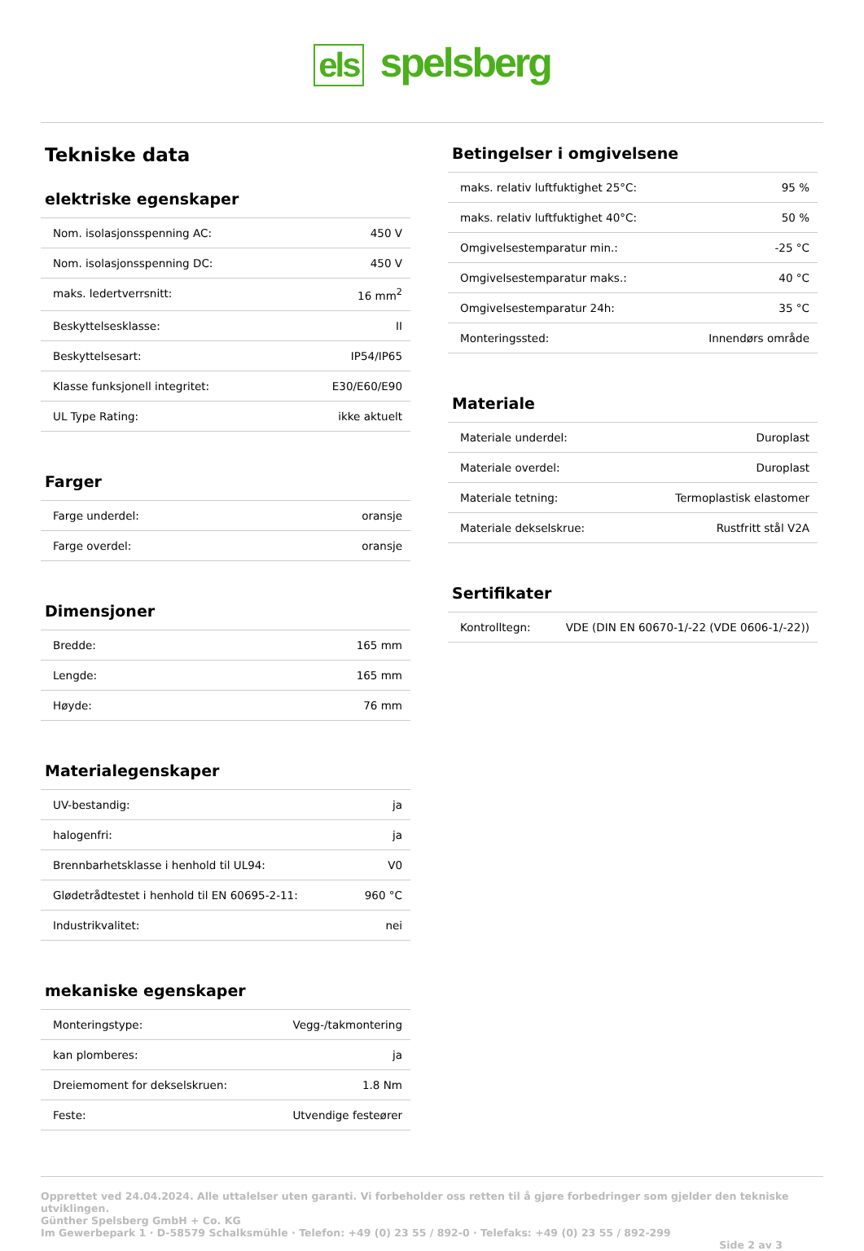els spelsberg
Tekniske data
elektriske egenskaper
| Nom. isolasjonsspenning AC: | 450 V |
| Nom. isolasjonsspenning DC: | 450 V |
| maks. ledertverrsnitt: | 16 mm<sup>2</sup> |
| Beskyttelsesklasse: | II |
| Beskyttelsesart: | IP54/IP65 |
| Klasse funksjonell integritet: | E30/E60/E90 |
| UL Type Rating: | ikke aktuelt |
Farger
| Farge underdel: | oransje |
| Farge overdel: | oransje |
Dimensjoner
| Bredde: | 165 mm |
| Lengde: | 165 mm |
| Høyde: | 76 mm |
Materialegenskaper
| UV-bestandig: | ja |
| halogenfri: | ja |
| Brennbarhetsklasse i henhold til UL94: | V0 |
| Glødetrådtestet i henhold til EN 60695-2-11: | 960 °C |
| Industrikvalitet: | nei |
mekaniske egenskaper
| Monteringstype: | Vegg-/takmontering |
| kan plomberes: | ja |
| Dreiemoment for dekselskruen: | 1.8 Nm |
| Feste: | Utvendige festeører |
Betingelser i omgivelsene
| maks. relativ luftfuktighet 25°C: | 95 % |
| maks. relativ luftfuktighet 40°C: | 50 % |
| Omgivelsestemparatur min.: | -25 °C |
| Omgivelsestemparatur maks.: | 40 °C |
| Omgivelsestemparatur 24h: | 35 °C |
| Monteringssted: | Innendørs område |
Materiale
| Materiale underdel: | Duroplast |
| Materiale overdel: | Duroplast |
| Materiale tetning: | Termoplastisk elastomer |
| Materiale dekselskrue: | Rustfritt stål V2A |
Sertifikater
| Kontrolltegn: | VDE (DIN EN 60670-1/-22 (VDE 0606-1/-22)) |
Opprettet ved 24.04.2024. Alle uttalelser uten garanti. Vi forbeholder oss retten til å gjøre forbedringer som gjelder den tekniske utviklingen.
Günther Spelsberg GmbH + Co. KG
Im Gewerbepark 1 · D-58579 Schalksmühle · Telefon: +49 (0) 23 55 / 892-0 · Telefaks: +49 (0) 23 55 / 892-299
Side 2 av 3